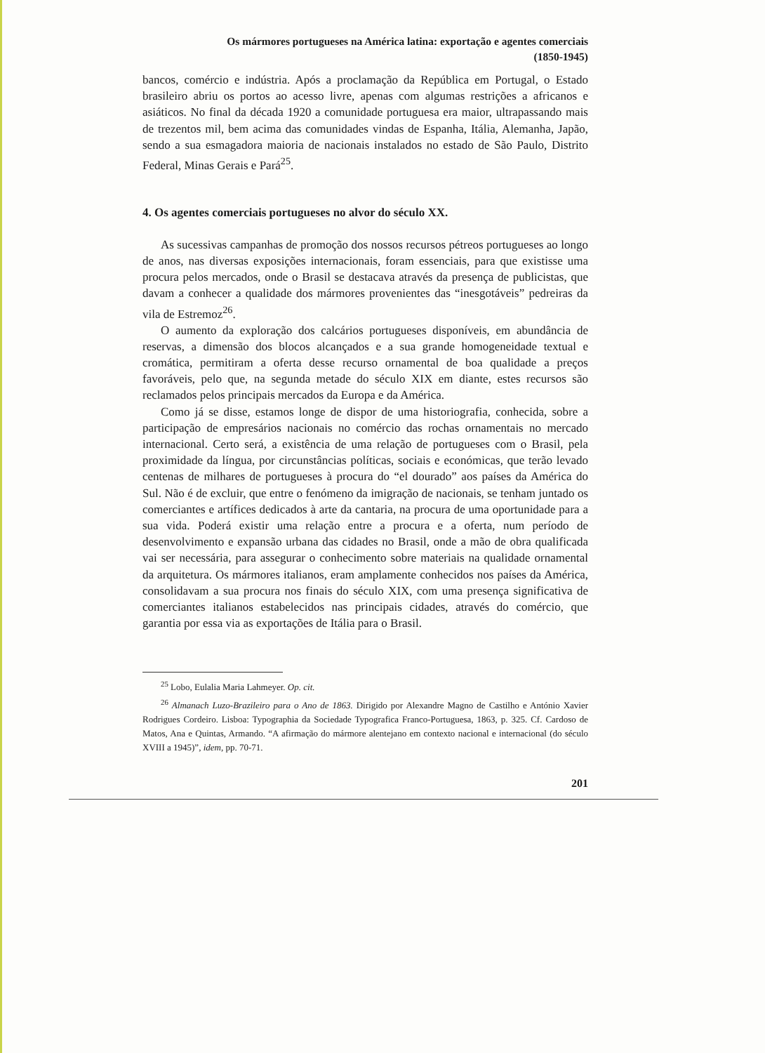Os mármores portugueses na América latina: exportação e agentes comerciais
(1850-1945)
bancos, comércio e indústria. Após a proclamação da República em Portugal, o Estado brasileiro abriu os portos ao acesso livre, apenas com algumas restrições a africanos e asiáticos. No final da década 1920 a comunidade portuguesa era maior, ultrapassando mais de trezentos mil, bem acima das comunidades vindas de Espanha, Itália, Alemanha, Japão, sendo a sua esmagadora maioria de nacionais instalados no estado de São Paulo, Distrito Federal, Minas Gerais e Pará<sup>25</sup>.
4. Os agentes comerciais portugueses no alvor do século XX.
As sucessivas campanhas de promoção dos nossos recursos pétreos portugueses ao longo de anos, nas diversas exposições internacionais, foram essenciais, para que existisse uma procura pelos mercados, onde o Brasil se destacava através da presença de publicistas, que davam a conhecer a qualidade dos mármores provenientes das “inesgotáveis” pedreiras da vila de Estremoz<sup>26</sup>.
O aumento da exploração dos calcários portugueses disponíveis, em abundância de reservas, a dimensão dos blocos alcançados e a sua grande homogeneidade textual e cromática, permitiram a oferta desse recurso ornamental de boa qualidade a preços favoráveis, pelo que, na segunda metade do século XIX em diante, estes recursos são reclamados pelos principais mercados da Europa e da América.
Como já se disse, estamos longe de dispor de uma historiografia, conhecida, sobre a participação de empresários nacionais no comércio das rochas ornamentais no mercado internacional. Certo será, a existência de uma relação de portugueses com o Brasil, pela proximidade da língua, por circunstâncias políticas, sociais e económicas, que terão levado centenas de milhares de portugueses à procura do “el dourado” aos países da América do Sul. Não é de excluir, que entre o fenómeno da imigração de nacionais, se tenham juntado os comerciantes e artífices dedicados à arte da cantaria, na procura de uma oportunidade para a sua vida. Poderá existir uma relação entre a procura e a oferta, num período de desenvolvimento e expansão urbana das cidades no Brasil, onde a mão de obra qualificada vai ser necessária, para assegurar o conhecimento sobre materiais na qualidade ornamental da arquitetura. Os mármores italianos, eram amplamente conhecidos nos países da América, consolidavam a sua procura nos finais do século XIX, com uma presença significativa de comerciantes italianos estabelecidos nas principais cidades, através do comércio, que garantia por essa via as exportações de Itália para o Brasil.
<sup>25</sup> Lobo, Eulalia Maria Lahmeyer. Op. cit.
<sup>26</sup> Almanach Luzo-Brazileiro para o Ano de 1863. Dirigido por Alexandre Magno de Castilho e António Xavier Rodrigues Cordeiro. Lisboa: Typographia da Sociedade Typografica Franco-Portuguesa, 1863, p. 325. Cf. Cardoso de Matos, Ana e Quintas, Armando. “A afirmação do mármore alentejano em contexto nacional e internacional (do século XVIII a 1945)”, idem, pp. 70-71.
201